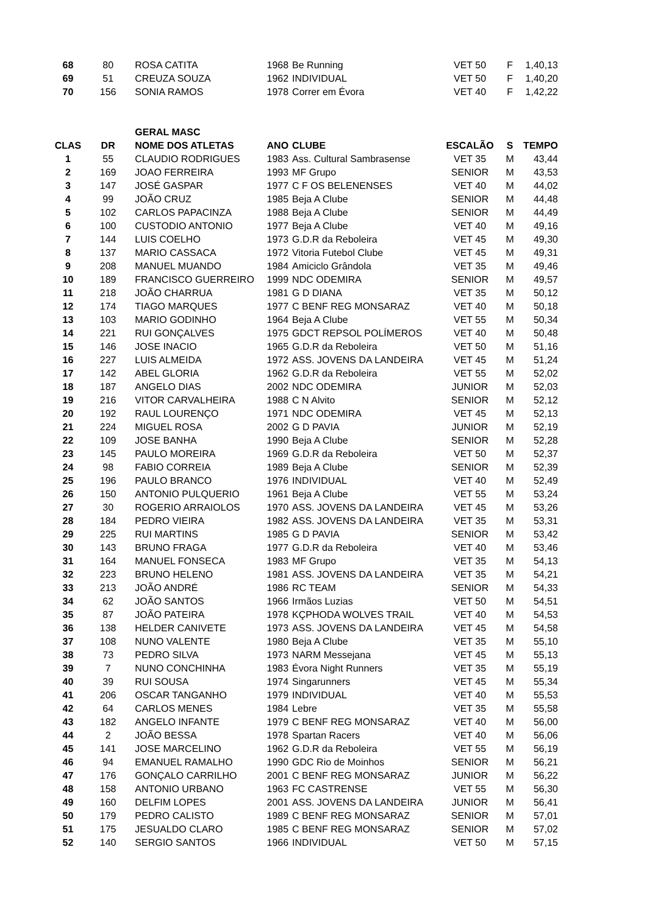| 68 | 80 | ROSA CATITA | 1968 | Be Running | VET 50 | F | 1,40,13 |
| 69 | 51 | CREUZA SOUZA | 1962 | INDIVIDUAL | VET 50 | F | 1,40,20 |
| 70 | 156 | SONIA RAMOS | 1978 | Correr em Évora | VET 40 | F | 1,42,22 |
| | | GERAL MASC | | | | | |
| CLAS | DR | NOME DOS ATLETAS | ANO | CLUBE | ESCALÃO | S | TEMPO |
| 1 | 55 | CLAUDIO RODRIGUES | 1983 | Ass. Cultural Sambrasense | VET 35 | M | 43,44 |
| 2 | 169 | JOAO FERREIRA | 1993 | MF Grupo | SENIOR | M | 43,53 |
| 3 | 147 | JOSÉ GASPAR | 1977 | C F OS BELENENSES | VET 40 | M | 44,02 |
| 4 | 99 | JOÃO CRUZ | 1985 | Beja A Clube | SENIOR | M | 44,48 |
| 5 | 102 | CARLOS PAPACINZA | 1988 | Beja A Clube | SENIOR | M | 44,49 |
| 6 | 100 | CUSTODIO ANTONIO | 1977 | Beja A Clube | VET 40 | M | 49,16 |
| 7 | 144 | LUIS COELHO | 1973 | G.D.R da Reboleira | VET 45 | M | 49,30 |
| 8 | 137 | MARIO CASSACA | 1972 | Vitoria Futebol Clube | VET 45 | M | 49,31 |
| 9 | 208 | MANUEL MUANDO | 1984 | Amiciclo Grândola | VET 35 | M | 49,46 |
| 10 | 189 | FRANCISCO GUERREIRO | 1999 | NDC ODEMIRA | SENIOR | M | 49,57 |
| 11 | 218 | JOÃO CHARRUA | 1981 | G D DIANA | VET 35 | M | 50,12 |
| 12 | 174 | TIAGO MARQUES | 1977 | C BENF REG MONSARAZ | VET 40 | M | 50,18 |
| 13 | 103 | MARIO GODINHO | 1964 | Beja A Clube | VET 55 | M | 50,34 |
| 14 | 221 | RUI GONÇALVES | 1975 | GDCT REPSOL POLÍMEROS | VET 40 | M | 50,48 |
| 15 | 146 | JOSE INACIO | 1965 | G.D.R da Reboleira | VET 50 | M | 51,16 |
| 16 | 227 | LUIS ALMEIDA | 1972 | ASS. JOVENS DA LANDEIRA | VET 45 | M | 51,24 |
| 17 | 142 | ABEL GLORIA | 1962 | G.D.R da Reboleira | VET 55 | M | 52,02 |
| 18 | 187 | ANGELO DIAS | 2002 | NDC ODEMIRA | JUNIOR | M | 52,03 |
| 19 | 216 | VITOR CARVALHEIRA | 1988 | C N Alvito | SENIOR | M | 52,12 |
| 20 | 192 | RAUL LOURENÇO | 1971 | NDC ODEMIRA | VET 45 | M | 52,13 |
| 21 | 224 | MIGUEL ROSA | 2002 | G D PAVIA | JUNIOR | M | 52,19 |
| 22 | 109 | JOSE BANHA | 1990 | Beja A Clube | SENIOR | M | 52,28 |
| 23 | 145 | PAULO MOREIRA | 1969 | G.D.R da Reboleira | VET 50 | M | 52,37 |
| 24 | 98 | FABIO CORREIA | 1989 | Beja A Clube | SENIOR | M | 52,39 |
| 25 | 196 | PAULO BRANCO | 1976 | INDIVIDUAL | VET 40 | M | 52,49 |
| 26 | 150 | ANTONIO PULQUERIO | 1961 | Beja A Clube | VET 55 | M | 53,24 |
| 27 | 30 | ROGERIO ARRAIOLOS | 1970 | ASS. JOVENS DA LANDEIRA | VET 45 | M | 53,26 |
| 28 | 184 | PEDRO VIEIRA | 1982 | ASS. JOVENS DA LANDEIRA | VET 35 | M | 53,31 |
| 29 | 225 | RUI MARTINS | 1985 | G D PAVIA | SENIOR | M | 53,42 |
| 30 | 143 | BRUNO FRAGA | 1977 | G.D.R da Reboleira | VET 40 | M | 53,46 |
| 31 | 164 | MANUEL FONSECA | 1983 | MF Grupo | VET 35 | M | 54,13 |
| 32 | 223 | BRUNO HELENO | 1981 | ASS. JOVENS DA LANDEIRA | VET 35 | M | 54,21 |
| 33 | 213 | JOÃO ANDRÉ | 1986 | RC TEAM | SENIOR | M | 54,33 |
| 34 | 62 | JOÃO SANTOS | 1966 | Irmãos Luzias | VET 50 | M | 54,51 |
| 35 | 87 | JOÃO PATEIRA | 1978 | KÇPHODA WOLVES TRAIL | VET 40 | M | 54,53 |
| 36 | 138 | HELDER CANIVETE | 1973 | ASS. JOVENS DA LANDEIRA | VET 45 | M | 54,58 |
| 37 | 108 | NUNO VALENTE | 1980 | Beja A Clube | VET 35 | M | 55,10 |
| 38 | 73 | PEDRO SILVA | 1973 | NARM Messejana | VET 45 | M | 55,13 |
| 39 | 7 | NUNO CONCHINHA | 1983 | Évora Night Runners | VET 35 | M | 55,19 |
| 40 | 39 | RUI SOUSA | 1974 | Singarunners | VET 45 | M | 55,34 |
| 41 | 206 | OSCAR TANGANHO | 1979 | INDIVIDUAL | VET 40 | M | 55,53 |
| 42 | 64 | CARLOS MENES | 1984 | Lebre | VET 35 | M | 55,58 |
| 43 | 182 | ANGELO INFANTE | 1979 | C BENF REG MONSARAZ | VET 40 | M | 56,00 |
| 44 | 2 | JOÃO BESSA | 1978 | Spartan Racers | VET 40 | M | 56,06 |
| 45 | 141 | JOSE MARCELINO | 1962 | G.D.R da Reboleira | VET 55 | M | 56,19 |
| 46 | 94 | EMANUEL RAMALHO | 1990 | GDC Rio de Moinhos | SENIOR | M | 56,21 |
| 47 | 176 | GONÇALO CARRILHO | 2001 | C BENF REG MONSARAZ | JUNIOR | M | 56,22 |
| 48 | 158 | ANTONIO URBANO | 1963 | FC CASTRENSE | VET 55 | M | 56,30 |
| 49 | 160 | DELFIM LOPES | 2001 | ASS. JOVENS DA LANDEIRA | JUNIOR | M | 56,41 |
| 50 | 179 | PEDRO CALISTO | 1989 | C BENF REG MONSARAZ | SENIOR | M | 57,01 |
| 51 | 175 | JESUALDO CLARO | 1985 | C BENF REG MONSARAZ | SENIOR | M | 57,02 |
| 52 | 140 | SERGIO SANTOS | 1966 | INDIVIDUAL | VET 50 | M | 57,15 |